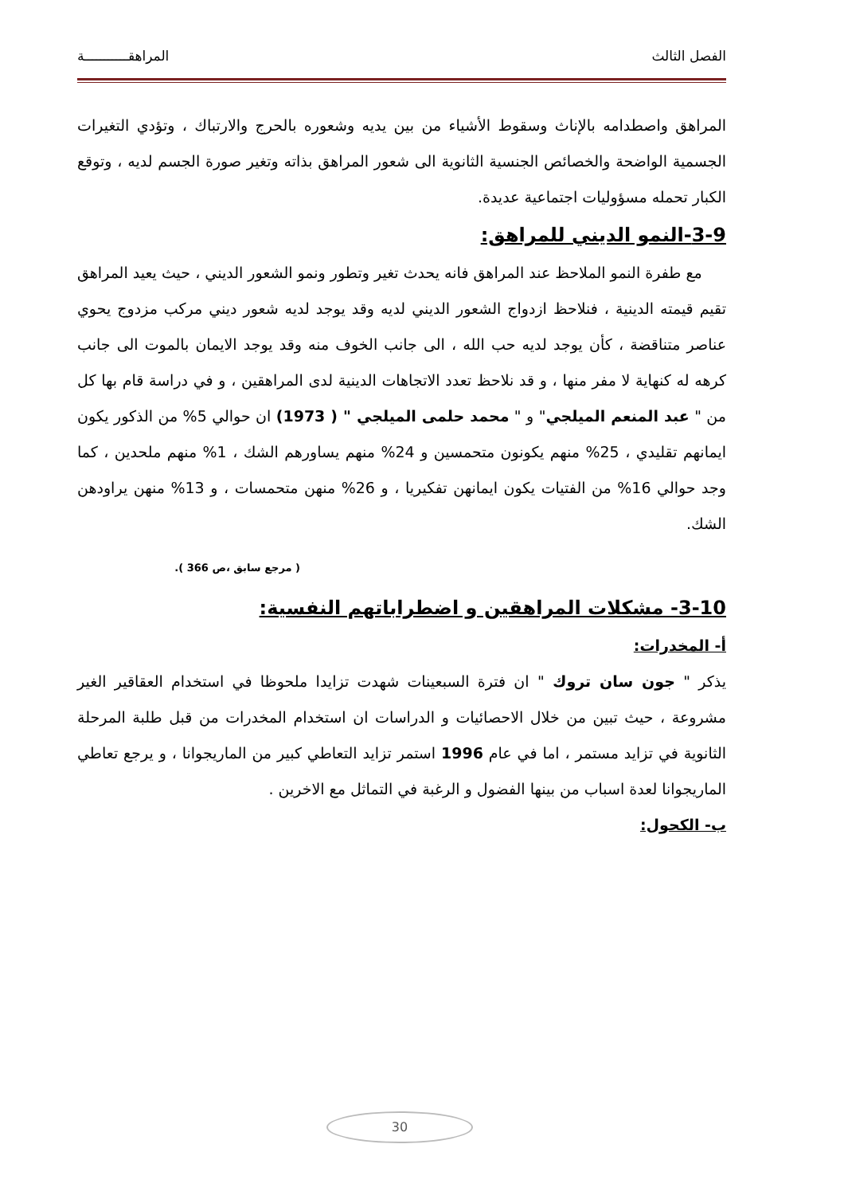الفصل الثالث المراهقـــــــــــة
المراهق واصطدامه بالإناث وسقوط الأشياء من بين يديه وشعوره بالحرج والارتباك ، وتؤدي التغيرات الجسمية الواضحة والخصائص الجنسية الثانوية الى شعور المراهق بذاته وتغير صورة الجسم لديه ، وتوقع الكبار تحمله مسؤوليات اجتماعية عديدة.
3-9-النمو الديني للمراهق:
مع طفرة النمو الملاحظ عند المراهق فانه يحدث تغير وتطور ونمو الشعور الديني ، حيث يعيد المراهق تقيم قيمته الدينية ، فنلاحظ ازدواج الشعور الديني لديه وقد يوجد لديه شعور ديني مركب مزدوج يحوي عناصر متناقضة ، كأن يوجد لديه حب الله ، الى جانب الخوف منه وقد يوجد الايمان بالموت الى جانب كرهه له كنهاية لا مفر منها ، و قد نلاحظ تعدد الاتجاهات الدينية لدى المراهقين ، و في دراسة قام بها كل من " عبد المنعم الميلجي" و " محمد حلمى الميلجي " ( 1973) ان حوالي 5% من الذكور يكون ايمانهم تقليدي ، 25% منهم يكونون متحمسين و 24% منهم يساورهم الشك ، 1% منهم ملحدين ، كما وجد حوالي 16% من الفتيات يكون ايمانهن تفكيريا ، و 26% منهن متحمسات ، و 13% منهن يراودهن الشك.
( مرجع سابق ،ص 366 ).
3-10- مشكلات المراهقين و اضطراباتهم النفسية:
أ- المخدرات:
يذكر " جون سان تروك " ان فترة السبعينات شهدت تزايدا ملحوظا في استخدام العقاقير الغير مشروعة ، حيث تبين من خلال الاحصائيات و الدراسات ان استخدام المخدرات من قبل طلبة المرحلة الثانوية في تزايد مستمر ، اما في عام 1996 استمر تزايد التعاطي كبير من الماريجوانا ، و يرجع تعاطي الماريجوانا لعدة اسباب من بينها الفضول و الرغبة في التماثل مع الاخرين .
ب- الكحول:
30